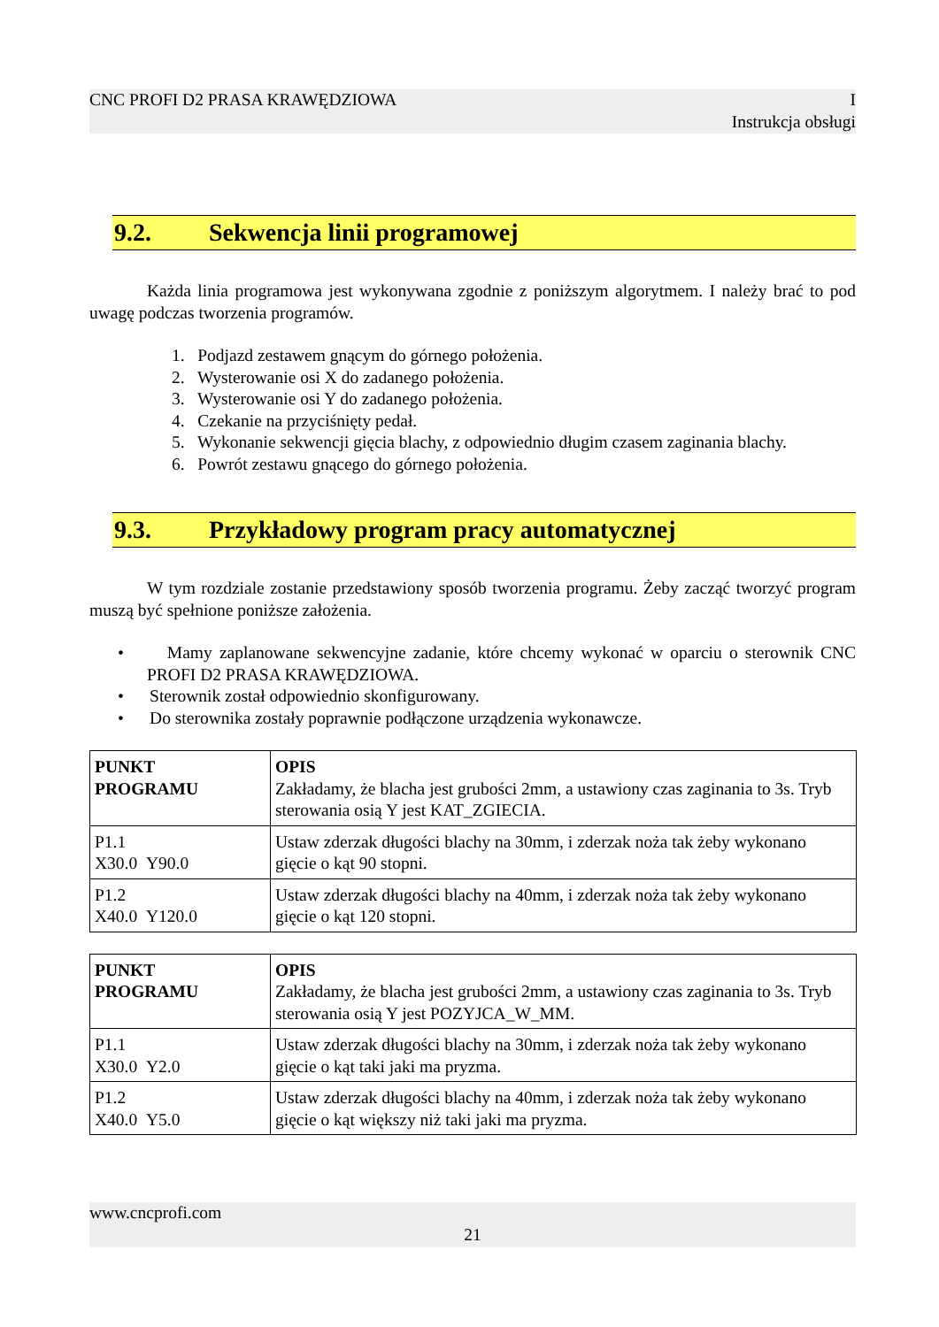CNC PROFI D2 PRASA KRAWĘDZIOWA I
Instrukcja obsługi
9.2. Sekwencja linii programowej
Każda linia programowa jest wykonywana zgodnie z poniższym algorytmem. I należy brać to pod uwagę podczas tworzenia programów.
1. Podjazd zestawem gnącym do górnego położenia.
2. Wysterowanie osi X do zadanego położenia.
3. Wysterowanie osi Y do zadanego położenia.
4. Czekanie na przyciśnięty pedał.
5. Wykonanie sekwencji gięcia blachy, z odpowiednio długim czasem zaginania blachy.
6. Powrót zestawu gnącego do górnego położenia.
9.3. Przykładowy program pracy automatycznej
W tym rozdziale zostanie przedstawiony sposób tworzenia programu. Żeby zacząć tworzyć program muszą być spełnione poniższe założenia.
• Mamy zaplanowane sekwencyjne zadanie, które chcemy wykonać w oparciu o sterownik CNC PROFI D2 PRASA KRAWĘDZIOWA.
• Sterownik został odpowiednio skonfigurowany.
• Do sterownika zostały poprawnie podłączone urządzenia wykonawcze.
| PUNKT PROGRAMU | OPIS Zakładamy, że blacha jest grubości 2mm, a ustawiony czas zaginania to 3s. Tryb sterowania osią Y jest KAT_ZGIECIA. |
| P1.1 X30.0 Y90.0 | Ustaw zderzak długości blachy na 30mm, i zderzak noża tak żeby wykonano gięcie o kąt 90 stopni. |
| P1.2 X40.0 Y120.0 | Ustaw zderzak długości blachy na 40mm, i zderzak noża tak żeby wykonano gięcie o kąt 120 stopni. |
| PUNKT PROGRAMU | OPIS Zakładamy, że blacha jest grubości 2mm, a ustawiony czas zaginania to 3s. Tryb sterowania osią Y jest POZYJCA_W_MM. |
| P1.1 X30.0 Y2.0 | Ustaw zderzak długości blachy na 30mm, i zderzak noża tak żeby wykonano gięcie o kąt taki jaki ma pryzma. |
| P1.2 X40.0 Y5.0 | Ustaw zderzak długości blachy na 40mm, i zderzak noża tak żeby wykonano gięcie o kąt większy niż taki jaki ma pryzma. |
www.cncprofi.com
21